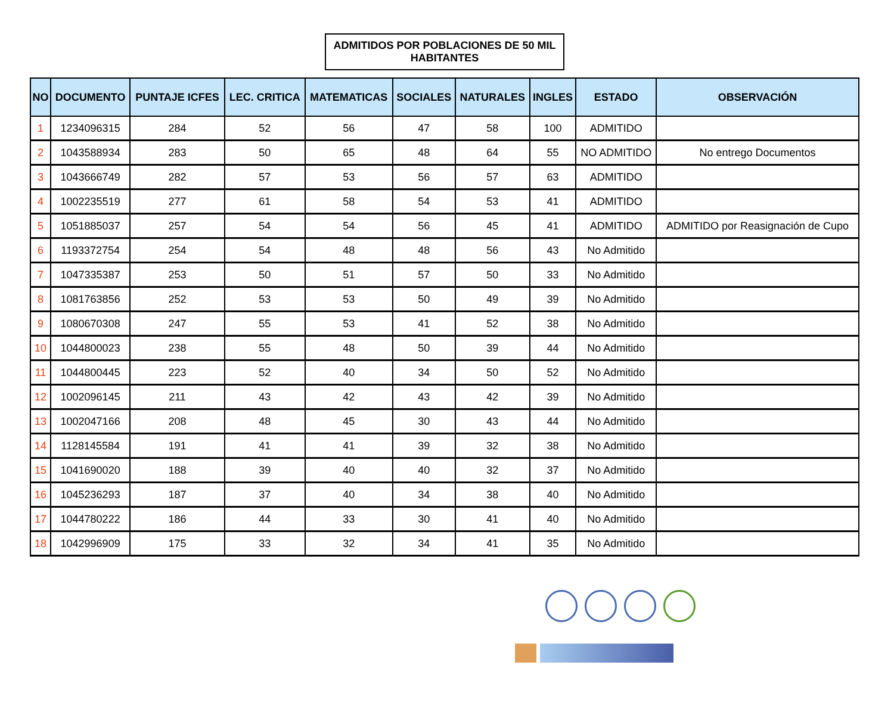ADMITIDOS POR POBLACIONES DE 50 MIL
HABITANTES
| NO | DOCUMENTO | PUNTAJE ICFES | LEC. CRITICA | MATEMATICAS | SOCIALES | NATURALES | INGLES | ESTADO | OBSERVACIÓN |
| --- | --- | --- | --- | --- | --- | --- | --- | --- | --- |
| 1 | 1234096315 | 284 | 52 | 56 | 47 | 58 | 100 | ADMITIDO | |
| 2 | 1043588934 | 283 | 50 | 65 | 48 | 64 | 55 | NO ADMITIDO | No entrego Documentos |
| 3 | 1043666749 | 282 | 57 | 53 | 56 | 57 | 63 | ADMITIDO | |
| 4 | 1002235519 | 277 | 61 | 58 | 54 | 53 | 41 | ADMITIDO | |
| 5 | 1051885037 | 257 | 54 | 54 | 56 | 45 | 41 | ADMITIDO | ADMITIDO por Reasignación de Cupo |
| 6 | 1193372754 | 254 | 54 | 48 | 48 | 56 | 43 | No Admitido | |
| 7 | 1047335387 | 253 | 50 | 51 | 57 | 50 | 33 | No Admitido | |
| 8 | 1081763856 | 252 | 53 | 53 | 50 | 49 | 39 | No Admitido | |
| 9 | 1080670308 | 247 | 55 | 53 | 41 | 52 | 38 | No Admitido | |
| 10 | 1044800023 | 238 | 55 | 48 | 50 | 39 | 44 | No Admitido | |
| 11 | 1044800445 | 223 | 52 | 40 | 34 | 50 | 52 | No Admitido | |
| 12 | 1002096145 | 211 | 43 | 42 | 43 | 42 | 39 | No Admitido | |
| 13 | 1002047166 | 208 | 48 | 45 | 30 | 43 | 44 | No Admitido | |
| 14 | 1128145584 | 191 | 41 | 41 | 39 | 32 | 38 | No Admitido | |
| 15 | 1041690020 | 188 | 39 | 40 | 40 | 32 | 37 | No Admitido | |
| 16 | 1045236293 | 187 | 37 | 40 | 34 | 38 | 40 | No Admitido | |
| 17 | 1044780222 | 186 | 44 | 33 | 30 | 41 | 40 | No Admitido | |
| 18 | 1042996909 | 175 | 33 | 32 | 34 | 41 | 35 | No Admitido | |